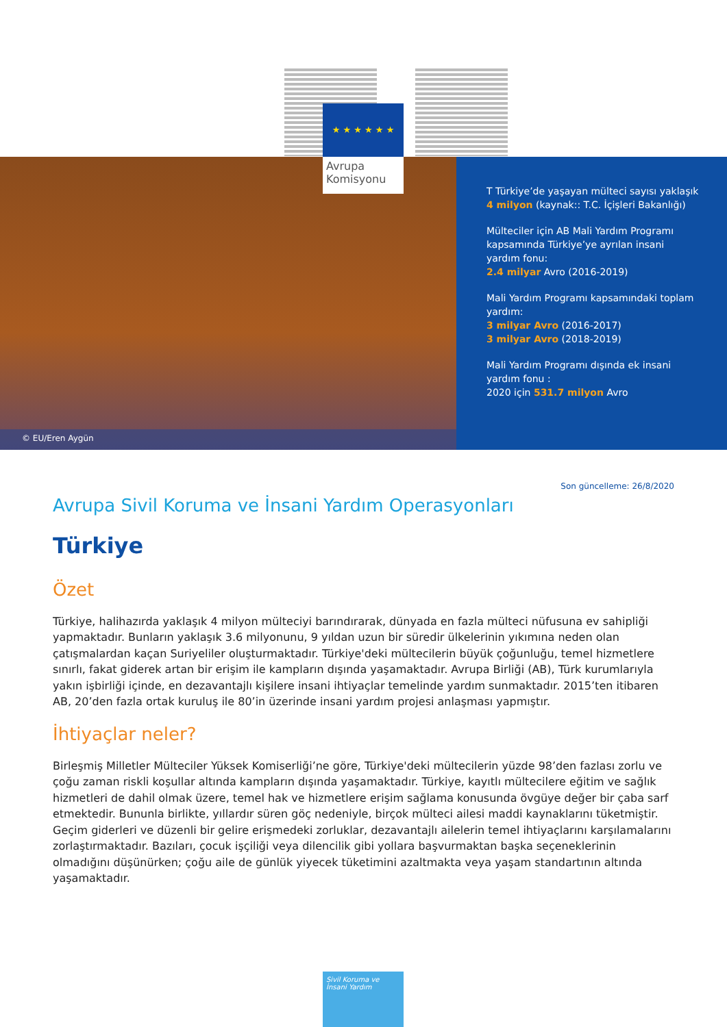★ ★ ★ ★ ★ ★
Avrupa
Komisyonu
© EU/Eren Aygün
T Türkiye’de yaşayan mülteci sayısı yaklaşık 4 milyon (kaynak:: T.C. İçişleri Bakanlığı)
Mülteciler için AB Mali Yardım Programı kapsamında Türkiye’ye ayrılan insani yardım fonu:
2.4 milyar Avro (2016-2019)
Mali Yardım Programı kapsamındaki toplam yardım:
3 milyar Avro (2016-2017)
3 milyar Avro (2018-2019)
Mali Yardım Programı dışında ek insani yardım fonu :
2020 için 531.7 milyon Avro
Son güncelleme: 26/8/2020
Avrupa Sivil Koruma ve İnsani Yardım Operasyonları
Türkiye
Özet
Türkiye, halihazırda yaklaşık 4 milyon mülteciyi barındırarak, dünyada en fazla mülteci nüfusuna ev sahipliği yapmaktadır. Bunların yaklaşık 3.6 milyonunu, 9 yıldan uzun bir süredir ülkelerinin yıkımına neden olan çatışmalardan kaçan Suriyeliler oluşturmaktadır. Türkiye'deki mültecilerin büyük çoğunluğu, temel hizmetlere sınırlı, fakat giderek artan bir erişim ile kampların dışında yaşamaktadır. Avrupa Birliği (AB), Türk kurumlarıyla yakın işbirliği içinde, en dezavantajlı kişilere insani ihtiyaçlar temelinde yardım sunmaktadır. 2015’ten itibaren AB, 20’den fazla ortak kuruluş ile 80’in üzerinde insani yardım projesi anlaşması yapmıştır.
İhtiyaçlar neler?
Birleşmiş Milletler Mülteciler Yüksek Komiserliği’ne göre, Türkiye'deki mültecilerin yüzde 98’den fazlası zorlu ve çoğu zaman riskli koşullar altında kampların dışında yaşamaktadır. Türkiye, kayıtlı mültecilere eğitim ve sağlık hizmetleri de dahil olmak üzere, temel hak ve hizmetlere erişim sağlama konusunda övgüye değer bir çaba sarf etmektedir. Bununla birlikte, yıllardır süren göç nedeniyle, birçok mülteci ailesi maddi kaynaklarını tüketmiştir. Geçim giderleri ve düzenli bir gelire erişmedeki zorluklar, dezavantajlı ailelerin temel ihtiyaçlarını karşılamalarını zorlaştırmaktadır. Bazıları, çocuk işçiliği veya dilencilik gibi yollara başvurmaktan başka seçeneklerinin olmadığını düşünürken; çoğu aile de günlük yiyecek tüketimini azaltmakta veya yaşam standartının altında yaşamaktadır.
Sivil Koruma ve
İnsani Yardım